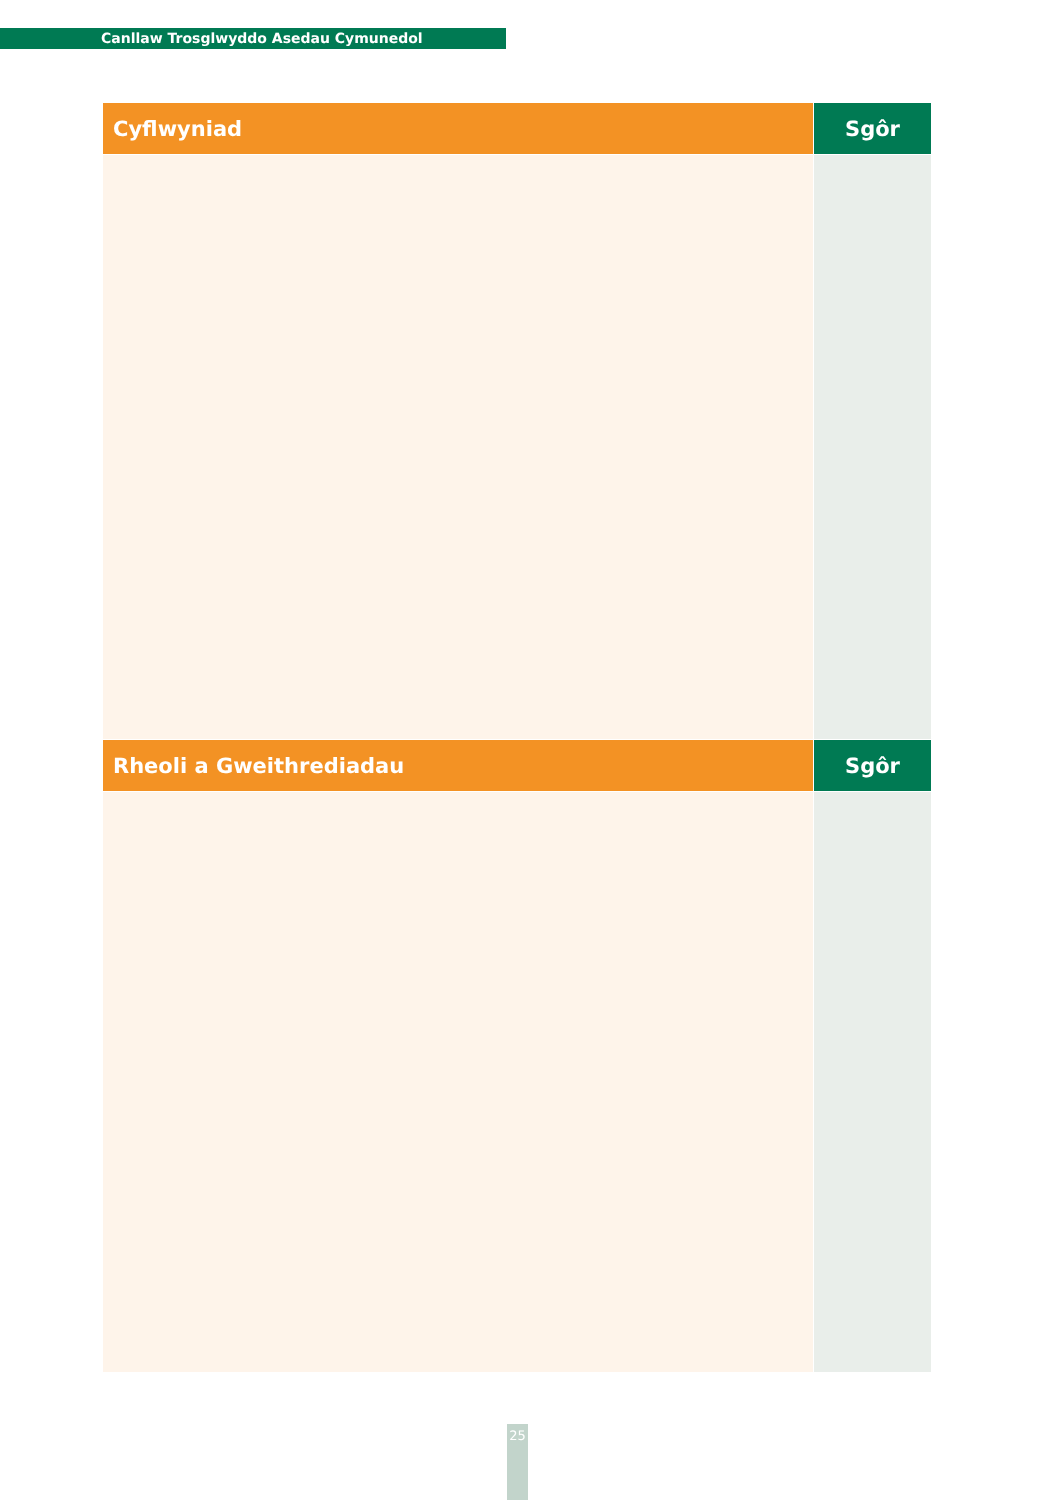Canllaw Trosglwyddo Asedau Cymunedol
| Cyflwyniad | Sgôr |
| --- | --- |
| Rheoli a Gweithrediadau | Sgôr |
25